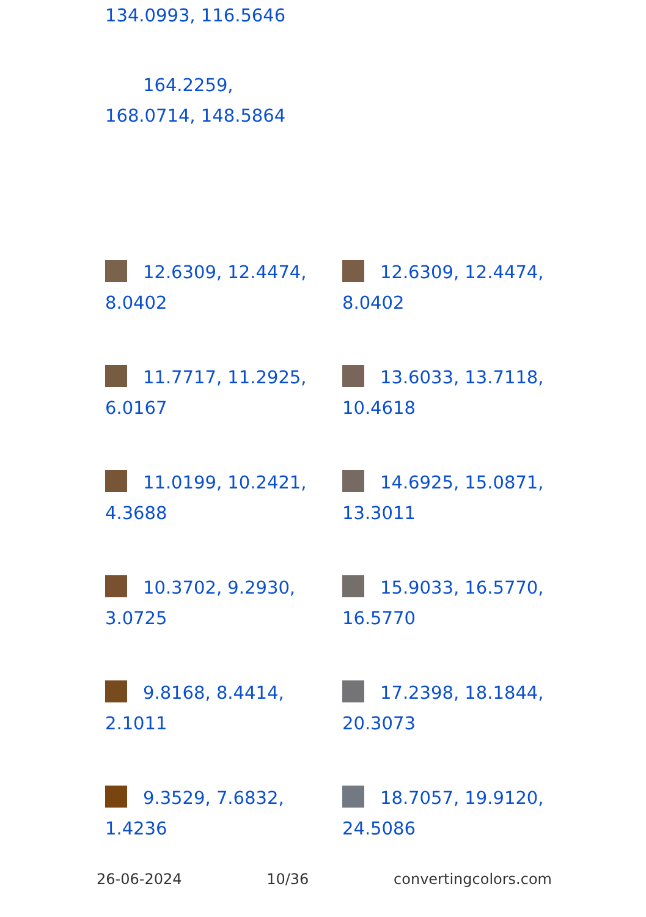134.0993, 116.5646
164.2259,
168.0714, 148.5864
12.6309, 12.4474, 8.0402
12.6309, 12.4474, 8.0402
11.7717, 11.2925, 6.0167
13.6033, 13.7118, 10.4618
11.0199, 10.2421, 4.3688
14.6925, 15.0871, 13.3011
10.3702, 9.2930, 3.0725
15.9033, 16.5770, 16.5770
9.8168, 8.4414, 2.1011
17.2398, 18.1844, 20.3073
9.3529, 7.6832, 1.4236
18.7057, 19.9120, 24.5086
26-06-2024 10/36 convertingcolors.com